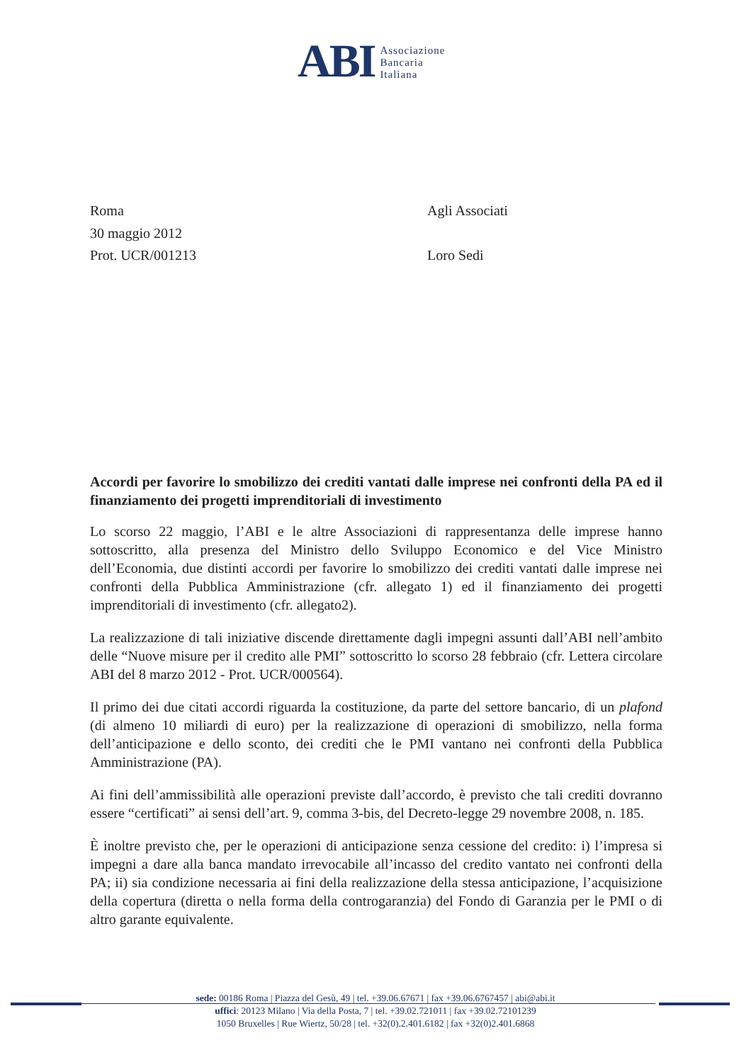ABI
Associazione
Bancaria
Italiana
Roma
30 maggio 2012
Prot. UCR/001213
Agli Associati
Loro Sedi
Accordi per favorire lo smobilizzo dei crediti vantati dalle imprese nei confronti della PA ed il finanziamento dei progetti imprenditoriali di investimento
Lo scorso 22 maggio, l’ABI e le altre Associazioni di rappresentanza delle imprese hanno sottoscritto, alla presenza del Ministro dello Sviluppo Economico e del Vice Ministro dell’Economia, due distinti accordi per favorire lo smobilizzo dei crediti vantati dalle imprese nei confronti della Pubblica Amministrazione (cfr. allegato 1) ed il finanziamento dei progetti imprenditoriali di investimento (cfr. allegato2).
La realizzazione di tali iniziative discende direttamente dagli impegni assunti dall’ABI nell’ambito delle “Nuove misure per il credito alle PMI” sottoscritto lo scorso 28 febbraio (cfr. Lettera circolare ABI del 8 marzo 2012 - Prot. UCR/000564).
Il primo dei due citati accordi riguarda la costituzione, da parte del settore bancario, di un plafond (di almeno 10 miliardi di euro) per la realizzazione di operazioni di smobilizzo, nella forma dell’anticipazione e dello sconto, dei crediti che le PMI vantano nei confronti della Pubblica Amministrazione (PA).
Ai fini dell’ammissibilità alle operazioni previste dall’accordo, è previsto che tali crediti dovranno essere “certificati” ai sensi dell’art. 9, comma 3-bis, del Decreto-legge 29 novembre 2008, n. 185.
È inoltre previsto che, per le operazioni di anticipazione senza cessione del credito: i) l’impresa si impegni a dare alla banca mandato irrevocabile all’incasso del credito vantato nei confronti della PA; ii) sia condizione necessaria ai fini della realizzazione della stessa anticipazione, l’acquisizione della copertura (diretta o nella forma della controgaranzia) del Fondo di Garanzia per le PMI o di altro garante equivalente.
sede: 00186 Roma | Piazza del Gesù, 49 | tel. +39.06.67671 | fax +39.06.6767457 | abi@abi.it
uffici: 20123 Milano | Via della Posta, 7 | tel. +39.02.721011 | fax +39.02.72101239
1050 Bruxelles | Rue Wiertz, 50/28 | tel. +32(0).2.401.6182 | fax +32(0)2.401.6868